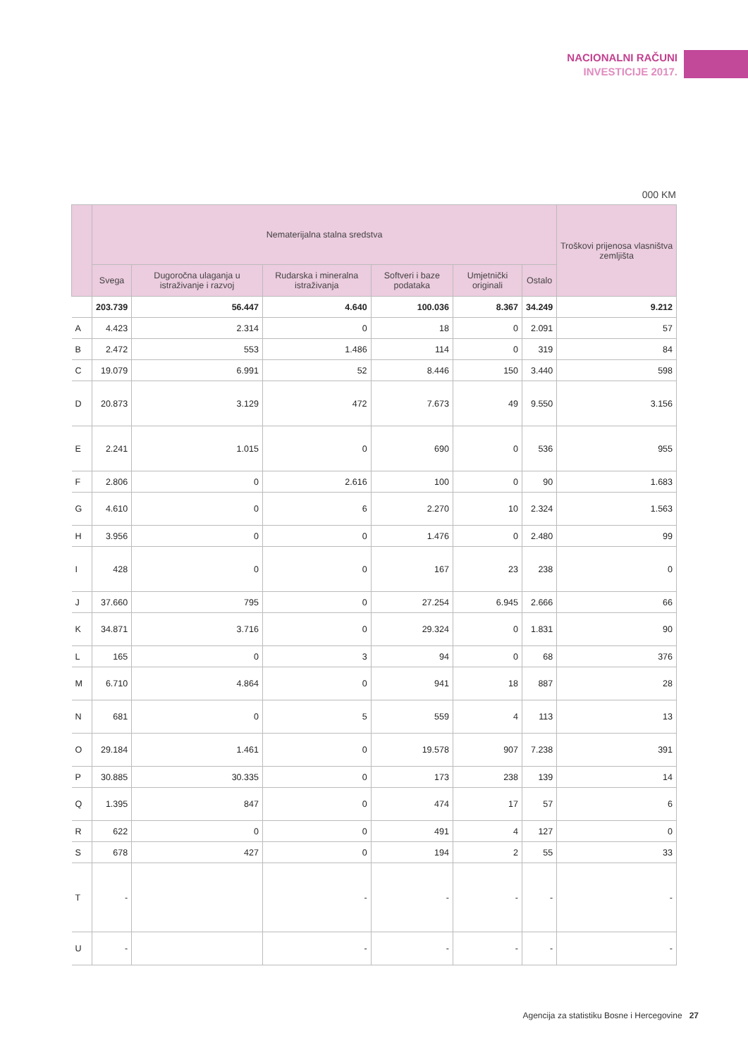NACIONALNI RAČUNI
INVESTICIJE 2017.
000 KM
| | Nematerijalna stalna sredstva | | | | | | Troškovi prijenosa vlasništva zemljišta |
| --- | --- | --- | --- | --- | --- | --- | --- |
| | Svega | Dugoročna ulaganja u istraživanje i razvoj | Rudarska i mineralna istraživanja | Softveri i baze podataka | Umjetnički originali | Ostalo | |
| | 203.739 | 56.447 | 4.640 | 100.036 | 8.367 | 34.249 | 9.212 |
| A | 4.423 | 2.314 | 0 | 18 | 0 | 2.091 | 57 |
| B | 2.472 | 553 | 1.486 | 114 | 0 | 319 | 84 |
| C | 19.079 | 6.991 | 52 | 8.446 | 150 | 3.440 | 598 |
| D | 20.873 | 3.129 | 472 | 7.673 | 49 | 9.550 | 3.156 |
| E | 2.241 | 1.015 | 0 | 690 | 0 | 536 | 955 |
| F | 2.806 | 0 | 2.616 | 100 | 0 | 90 | 1.683 |
| G | 4.610 | 0 | 6 | 2.270 | 10 | 2.324 | 1.563 |
| H | 3.956 | 0 | 0 | 1.476 | 0 | 2.480 | 99 |
| I | 428 | 0 | 0 | 167 | 23 | 238 | 0 |
| J | 37.660 | 795 | 0 | 27.254 | 6.945 | 2.666 | 66 |
| K | 34.871 | 3.716 | 0 | 29.324 | 0 | 1.831 | 90 |
| L | 165 | 0 | 3 | 94 | 0 | 68 | 376 |
| M | 6.710 | 4.864 | 0 | 941 | 18 | 887 | 28 |
| N | 681 | 0 | 5 | 559 | 4 | 113 | 13 |
| O | 29.184 | 1.461 | 0 | 19.578 | 907 | 7.238 | 391 |
| P | 30.885 | 30.335 | 0 | 173 | 238 | 139 | 14 |
| Q | 1.395 | 847 | 0 | 474 | 17 | 57 | 6 |
| R | 622 | 0 | 0 | 491 | 4 | 127 | 0 |
| S | 678 | 427 | 0 | 194 | 2 | 55 | 33 |
| T | - | | - | - | - | - | - |
| U | - | | - | - | - | - | - |
Agencija za statistiku Bosne i Hercegovine 27